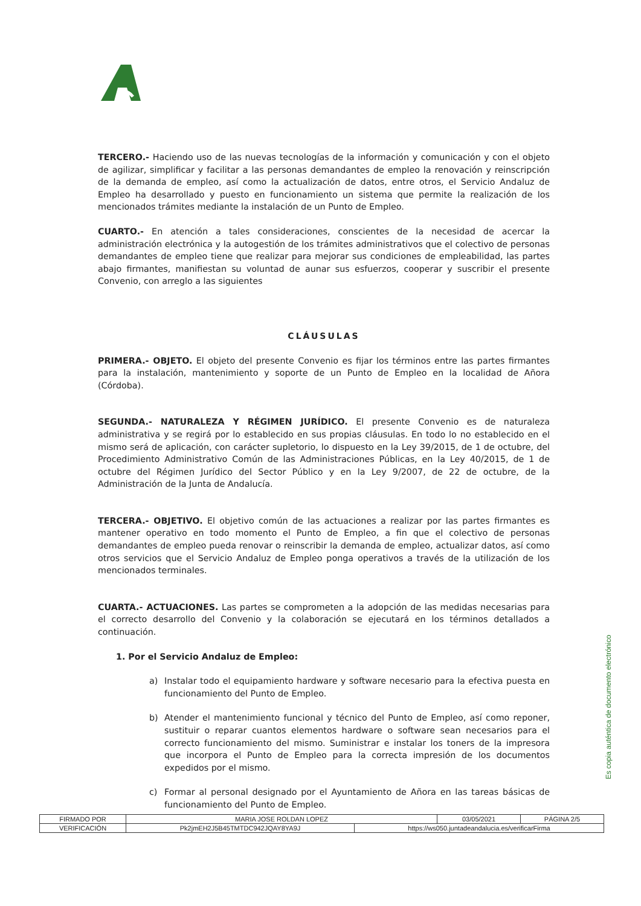TERCERO.- Haciendo uso de las nuevas tecnologías de la información y comunicación y con el objeto de agilizar, simplificar y facilitar a las personas demandantes de empleo la renovación y reinscripción de la demanda de empleo, así como la actualización de datos, entre otros, el Servicio Andaluz de Empleo ha desarrollado y puesto en funcionamiento un sistema que permite la realización de los mencionados trámites mediante la instalación de un Punto de Empleo.
CUARTO.- En atención a tales consideraciones, conscientes de la necesidad de acercar la administración electrónica y la autogestión de los trámites administrativos que el colectivo de personas demandantes de empleo tiene que realizar para mejorar sus condiciones de empleabilidad, las partes abajo firmantes, manifiestan su voluntad de aunar sus esfuerzos, cooperar y suscribir el presente Convenio, con arreglo a las siguientes
CLÁUSULAS
PRIMERA.- OBJETO. El objeto del presente Convenio es fijar los términos entre las partes firmantes para la instalación, mantenimiento y soporte de un Punto de Empleo en la localidad de Añora (Córdoba).
SEGUNDA.- NATURALEZA Y RÉGIMEN JURÍDICO. El presente Convenio es de naturaleza administrativa y se regirá por lo establecido en sus propias cláusulas. En todo lo no establecido en el mismo será de aplicación, con carácter supletorio, lo dispuesto en la Ley 39/2015, de 1 de octubre, del Procedimiento Administrativo Común de las Administraciones Públicas, en la Ley 40/2015, de 1 de octubre del Régimen Jurídico del Sector Público y en la Ley 9/2007, de 22 de octubre, de la Administración de la Junta de Andalucía.
TERCERA.- OBJETIVO. El objetivo común de las actuaciones a realizar por las partes firmantes es mantener operativo en todo momento el Punto de Empleo, a fin que el colectivo de personas demandantes de empleo pueda renovar o reinscribir la demanda de empleo, actualizar datos, así como otros servicios que el Servicio Andaluz de Empleo ponga operativos a través de la utilización de los mencionados terminales.
CUARTA.- ACTUACIONES. Las partes se comprometen a la adopción de las medidas necesarias para el correcto desarrollo del Convenio y la colaboración se ejecutará en los términos detallados a continuación.
1. Por el Servicio Andaluz de Empleo:
a) Instalar todo el equipamiento hardware y software necesario para la efectiva puesta en funcionamiento del Punto de Empleo.
b) Atender el mantenimiento funcional y técnico del Punto de Empleo, así como reponer, sustituir o reparar cuantos elementos hardware o software sean necesarios para el correcto funcionamiento del mismo. Suministrar e instalar los toners de la impresora que incorpora el Punto de Empleo para la correcta impresión de los documentos expedidos por el mismo.
c) Formar al personal designado por el Ayuntamiento de Añora en las tareas básicas de funcionamiento del Punto de Empleo.
Es copia auténtica de documento electrónico
| FIRMADO POR | MARIA JOSE ROLDAN LOPEZ | | 03/05/2021 | PÁGINA 2/5 |
| VERIFICACIÓN | Pk2jmEH2J5B45TMTDC942JQAY8YA9J | https://ws050.juntadeandalucia.es/verificarFirma | | |